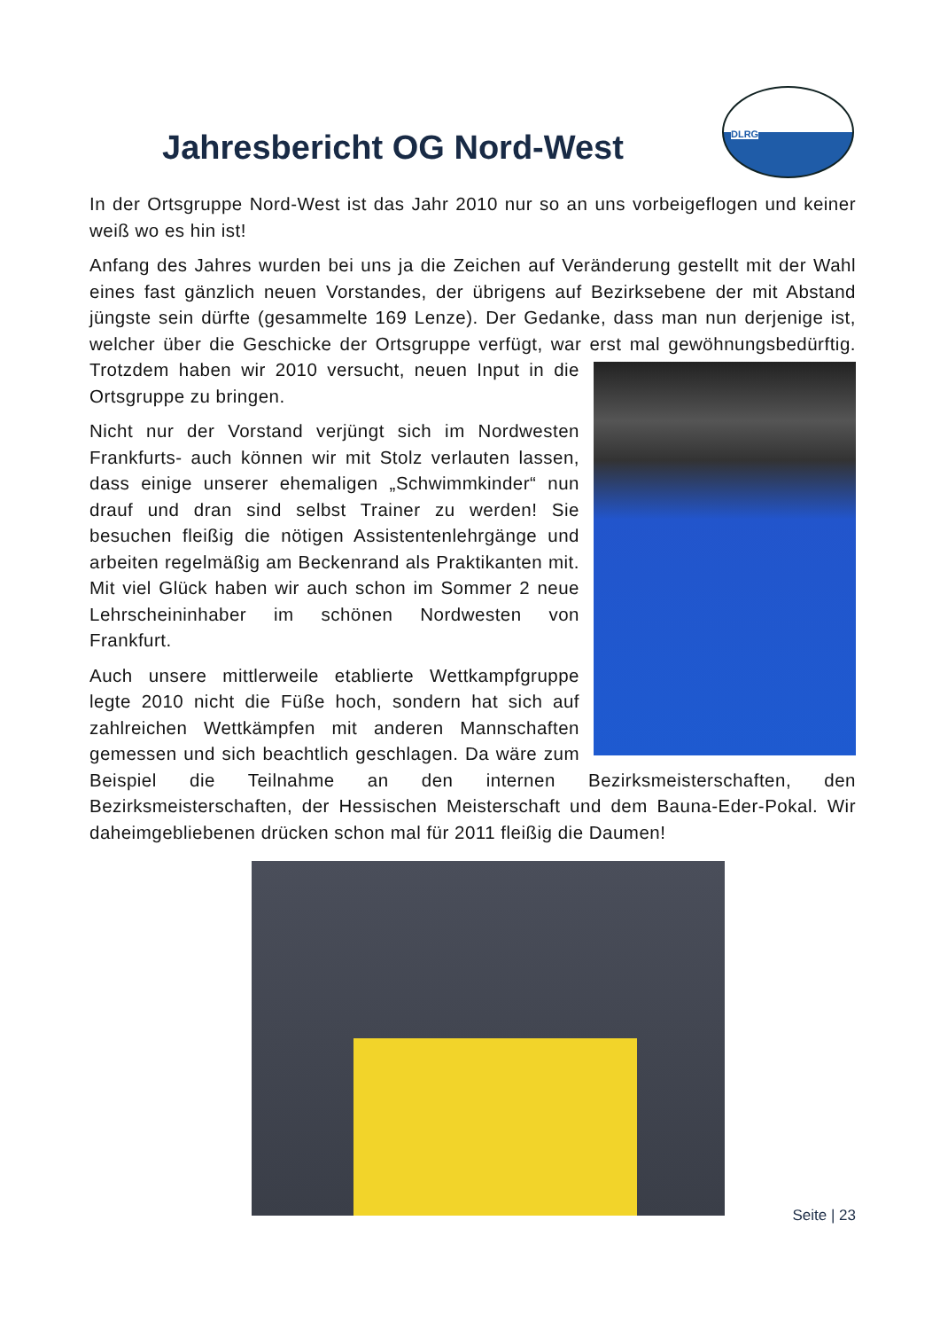DLRG
Jahresbericht OG Nord-West
In der Ortsgruppe Nord-West ist das Jahr 2010 nur so an uns vorbeigeflogen und keiner weiß wo es hin ist!
Anfang des Jahres wurden bei uns ja die Zeichen auf Veränderung gestellt mit der Wahl eines fast gänzlich neuen Vorstandes, der übrigens auf Bezirksebene der mit Abstand jüngste sein dürfte (gesammelte 169 Lenze). Der Gedanke, dass man nun derjenige ist, welcher über die Geschicke der Ortsgruppe verfügt, war erst mal gewöhnungsbedürftig. Trotzdem haben wir 2010 versucht, neuen Input in die Ortsgruppe zu bringen.
Nicht nur der Vorstand verjüngt sich im Nordwesten Frankfurts- auch können wir mit Stolz verlauten lassen, dass einige unserer ehemaligen „Schwimmkinder“ nun drauf und dran sind selbst Trainer zu werden! Sie besuchen fleißig die nötigen Assistentenlehrgänge und arbeiten regelmäßig am Beckenrand als Praktikanten mit. Mit viel Glück haben wir auch schon im Sommer 2 neue Lehrscheininhaber im schönen Nordwesten von Frankfurt.
Auch unsere mittlerweile etablierte Wettkampfgruppe legte 2010 nicht die Füße hoch, sondern hat sich auf zahlreichen Wettkämpfen mit anderen Mannschaften gemessen und sich beachtlich geschlagen. Da wäre zum Beispiel die Teilnahme an den internen Bezirksmeisterschaften, den Bezirksmeisterschaften, der Hessischen Meisterschaft und dem Bauna-Eder-Pokal. Wir daheimgebliebenen drücken schon mal für 2011 fleißig die Daumen!
Seite | 23